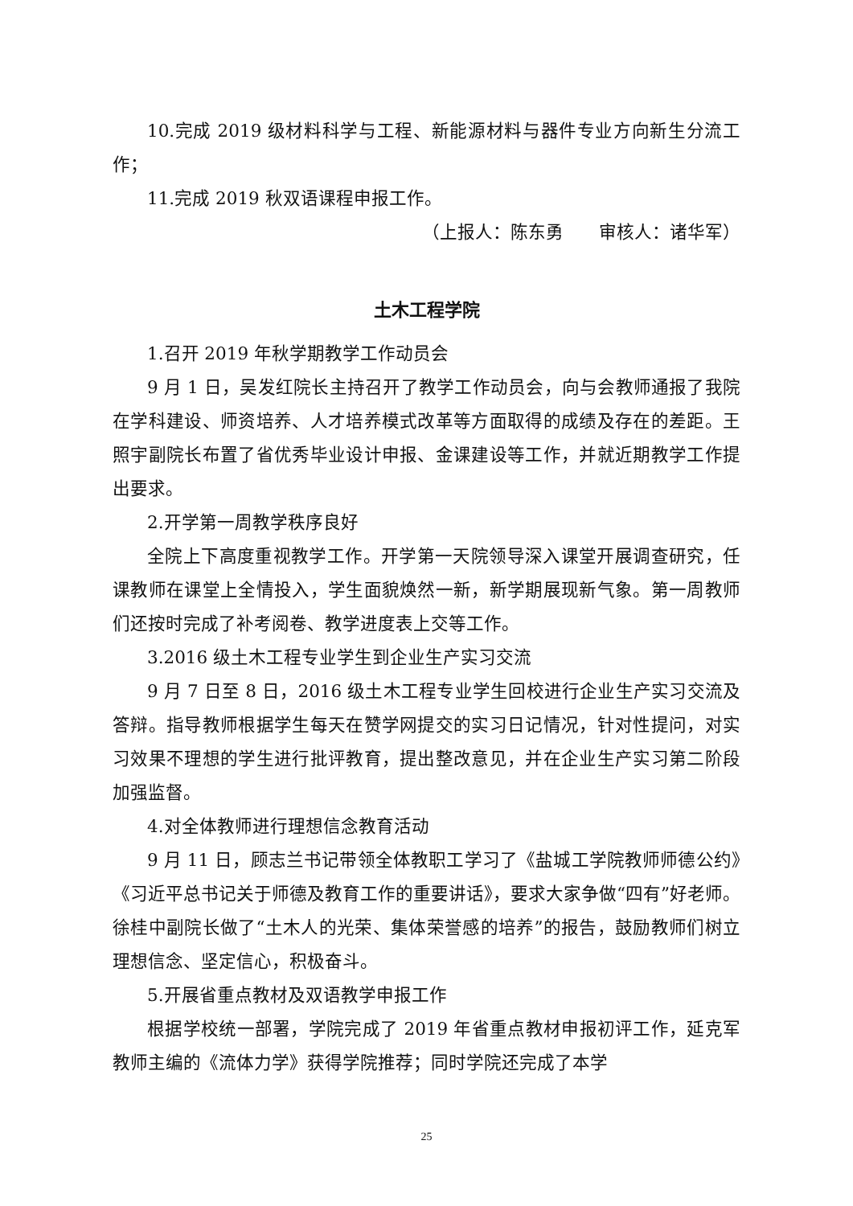10.完成 2019 级材料科学与工程、新能源材料与器件专业方向新生分流工作；
11.完成 2019 秋双语课程申报工作。
（上报人：陈东勇　　审核人：诸华军）
土木工程学院
1.召开 2019 年秋学期教学工作动员会
9 月 1 日，吴发红院长主持召开了教学工作动员会，向与会教师通报了我院在学科建设、师资培养、人才培养模式改革等方面取得的成绩及存在的差距。王照宇副院长布置了省优秀毕业设计申报、金课建设等工作，并就近期教学工作提出要求。
2.开学第一周教学秩序良好
全院上下高度重视教学工作。开学第一天院领导深入课堂开展调查研究，任课教师在课堂上全情投入，学生面貌焕然一新，新学期展现新气象。第一周教师们还按时完成了补考阅卷、教学进度表上交等工作。
3.2016 级土木工程专业学生到企业生产实习交流
9 月 7 日至 8 日，2016 级土木工程专业学生回校进行企业生产实习交流及答辩。指导教师根据学生每天在赞学网提交的实习日记情况，针对性提问，对实习效果不理想的学生进行批评教育，提出整改意见，并在企业生产实习第二阶段加强监督。
4.对全体教师进行理想信念教育活动
9 月 11 日，顾志兰书记带领全体教职工学习了《盐城工学院教师师德公约》《习近平总书记关于师德及教育工作的重要讲话》，要求大家争做“四有”好老师。徐桂中副院长做了“土木人的光荣、集体荣誉感的培养”的报告，鼓励教师们树立理想信念、坚定信心，积极奋斗。
5.开展省重点教材及双语教学申报工作
根据学校统一部署，学院完成了 2019 年省重点教材申报初评工作，延克军教师主编的《流体力学》获得学院推荐；同时学院还完成了本学
25